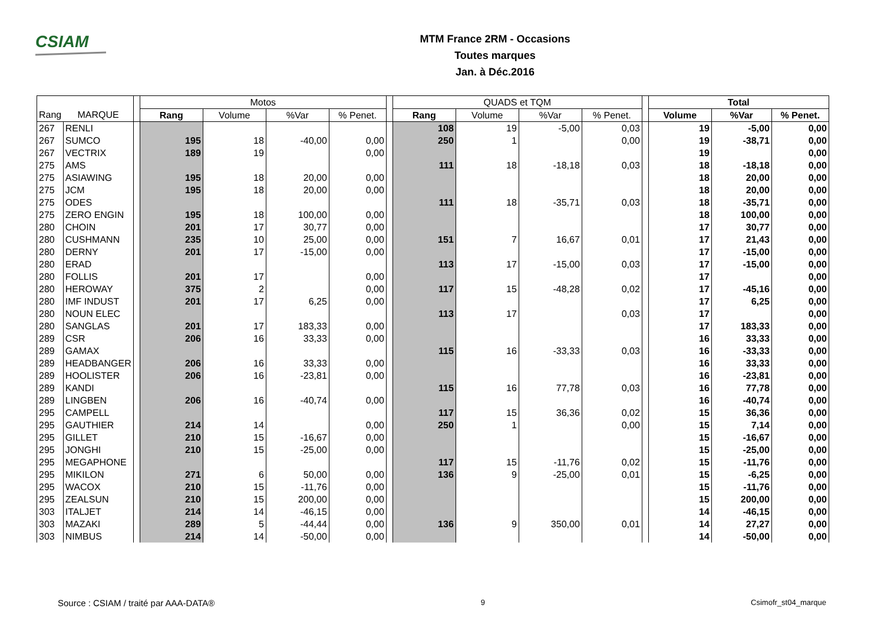CSIAM
MTM France 2RM - Occasions
Toutes marques
Jan. à Déc.2016
| | | | Motos | | | | | QUADS et TQM | | | | | Total | | |
| Rang | MARQUE | | Rang | Volume | %Var | % Penet. | | Rang | Volume | %Var | % Penet. | | Volume | %Var | % Penet. |
| 267 | RENLI | | | | | | | 108 | 19 | -5,00 | 0,03 | | 19 | -5,00 | 0,00 |
| 267 | SUMCO | | 195 | 18 | -40,00 | 0,00 | | 250 | 1 | | 0,00 | | 19 | -38,71 | 0,00 |
| 267 | VECTRIX | | 189 | 19 | | 0,00 | | | | | | | 19 | | 0,00 |
| 275 | AMS | | | | | | | 111 | 18 | -18,18 | 0,03 | | 18 | -18,18 | 0,00 |
| 275 | ASIAWING | | 195 | 18 | 20,00 | 0,00 | | | | | | | 18 | 20,00 | 0,00 |
| 275 | JCM | | 195 | 18 | 20,00 | 0,00 | | | | | | | 18 | 20,00 | 0,00 |
| 275 | ODES | | | | | | | 111 | 18 | -35,71 | 0,03 | | 18 | -35,71 | 0,00 |
| 275 | ZERO ENGIN | | 195 | 18 | 100,00 | 0,00 | | | | | | | 18 | 100,00 | 0,00 |
| 280 | CHOIN | | 201 | 17 | 30,77 | 0,00 | | | | | | | 17 | 30,77 | 0,00 |
| 280 | CUSHMANN | | 235 | 10 | 25,00 | 0,00 | | 151 | 7 | 16,67 | 0,01 | | 17 | 21,43 | 0,00 |
| 280 | DERNY | | 201 | 17 | -15,00 | 0,00 | | | | | | | 17 | -15,00 | 0,00 |
| 280 | ERAD | | | | | | | 113 | 17 | -15,00 | 0,03 | | 17 | -15,00 | 0,00 |
| 280 | FOLLIS | | 201 | 17 | | 0,00 | | | | | | | 17 | | 0,00 |
| 280 | HEROWAY | | 375 | 2 | | 0,00 | | 117 | 15 | -48,28 | 0,02 | | 17 | -45,16 | 0,00 |
| 280 | IMF INDUST | | 201 | 17 | 6,25 | 0,00 | | | | | | | 17 | 6,25 | 0,00 |
| 280 | NOUN ELEC | | | | | | | 113 | 17 | | 0,03 | | 17 | | 0,00 |
| 280 | SANGLAS | | 201 | 17 | 183,33 | 0,00 | | | | | | | 17 | 183,33 | 0,00 |
| 289 | CSR | | 206 | 16 | 33,33 | 0,00 | | | | | | | 16 | 33,33 | 0,00 |
| 289 | GAMAX | | | | | | | 115 | 16 | -33,33 | 0,03 | | 16 | -33,33 | 0,00 |
| 289 | HEADBANGER | | 206 | 16 | 33,33 | 0,00 | | | | | | | 16 | 33,33 | 0,00 |
| 289 | HOOLISTER | | 206 | 16 | -23,81 | 0,00 | | | | | | | 16 | -23,81 | 0,00 |
| 289 | KANDI | | | | | | | 115 | 16 | 77,78 | 0,03 | | 16 | 77,78 | 0,00 |
| 289 | LINGBEN | | 206 | 16 | -40,74 | 0,00 | | | | | | | 16 | -40,74 | 0,00 |
| 295 | CAMPELL | | | | | | | 117 | 15 | 36,36 | 0,02 | | 15 | 36,36 | 0,00 |
| 295 | GAUTHIER | | 214 | 14 | | 0,00 | | 250 | 1 | | 0,00 | | 15 | 7,14 | 0,00 |
| 295 | GILLET | | 210 | 15 | -16,67 | 0,00 | | | | | | | 15 | -16,67 | 0,00 |
| 295 | JONGHI | | 210 | 15 | -25,00 | 0,00 | | | | | | | 15 | -25,00 | 0,00 |
| 295 | MEGAPHONE | | | | | | | 117 | 15 | -11,76 | 0,02 | | 15 | -11,76 | 0,00 |
| 295 | MIKILON | | 271 | 6 | 50,00 | 0,00 | | 136 | 9 | -25,00 | 0,01 | | 15 | -6,25 | 0,00 |
| 295 | WACOX | | 210 | 15 | -11,76 | 0,00 | | | | | | | 15 | -11,76 | 0,00 |
| 295 | ZEALSUN | | 210 | 15 | 200,00 | 0,00 | | | | | | | 15 | 200,00 | 0,00 |
| 303 | ITALJET | | 214 | 14 | -46,15 | 0,00 | | | | | | | 14 | -46,15 | 0,00 |
| 303 | MAZAKI | | 289 | 5 | -44,44 | 0,00 | | 136 | 9 | 350,00 | 0,01 | | 14 | 27,27 | 0,00 |
| 303 | NIMBUS | | 214 | 14 | -50,00 | 0,00 | | | | | | | 14 | -50,00 | 0,00 |
Source : CSIAM / traité par AAA-DATA® 9 Csimofr_st04_marque